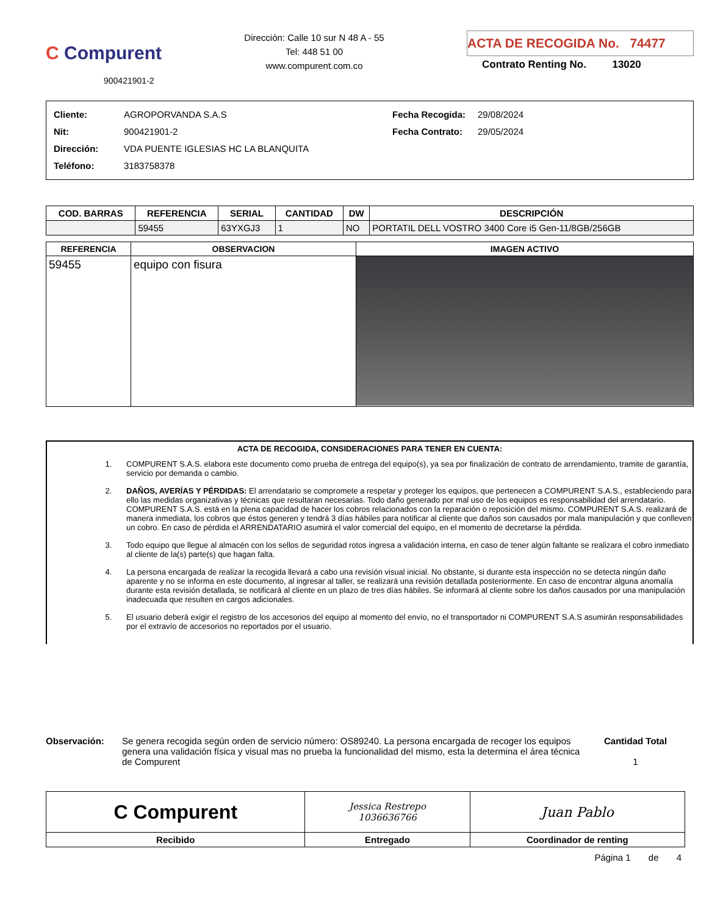C Compurent
900421901-2
Dirección: Calle 10 sur N 48 A - 55
Tel: 448 51 00
www.compurent.com.co
ACTA DE RECOGIDA No. 74477
Contrato Renting No. 13020
Cliente:
Nit:
Dirección:
Teléfono:
AGROPORVANDA S.A.S
900421901-2
VDA PUENTE IGLESIAS HC LA BLANQUITA
3183758378
Fecha Recogida:
Fecha Contrato:
29/08/2024
29/05/2024
| COD. BARRAS | REFERENCIA | SERIAL | CANTIDAD | DW | DESCRIPCIÓN |
| --- | --- | --- | --- | --- | --- |
| | 59455 | 63YXGJ3 | 1 | NO | PORTATIL DELL VOSTRO 3400 Core i5 Gen-11/8GB/256GB |
| REFERENCIA | OBSERVACION | IMAGEN ACTIVO |
| --- | --- | --- |
| 59455 | equipo con fisura | |
ACTA DE RECOGIDA, CONSIDERACIONES PARA TENER EN CUENTA:
1. COMPURENT S.A.S. elabora este documento como prueba de entrega del equipo(s), ya sea por finalización de contrato de arrendamiento, tramite de garantía, servicio por demanda o cambio.
2. DAÑOS, AVERÍAS Y PÉRDIDAS: El arrendatario se compromete a respetar y proteger los equipos, que pertenecen a COMPURENT S.A.S., estableciendo para ello las medidas organizativas y técnicas que resultaran necesarias. Todo daño generado por mal uso de los equipos es responsabilidad del arrendatario. COMPURENT S.A.S. está en la plena capacidad de hacer los cobros relacionados con la reparación o reposición del mismo. COMPURENT S.A.S. realizará de manera inmediata, los cobros que éstos generen y tendrá 3 días hábiles para notificar al cliente que daños son causados por mala manipulación y que conlleven un cobro. En caso de pérdida el ARRENDATARIO asumirá el valor comercial del equipo, en el momento de decretarse la pérdida.
3. Todo equipo que llegue al almacén con los sellos de seguridad rotos ingresa a validación interna, en caso de tener algún faltante se realizara el cobro inmediato al cliente de la(s) parte(s) que hagan falta.
4. La persona encargada de realizar la recogida llevará a cabo una revisión visual inicial. No obstante, si durante esta inspección no se detecta ningún daño aparente y no se informa en este documento, al ingresar al taller, se realizará una revisión detallada posteriormente. En caso de encontrar alguna anomalía durante esta revisión detallada, se notificará al cliente en un plazo de tres días hábiles. Se informará al cliente sobre los daños causados por una manipulación inadecuada que resulten en cargos adicionales.
5. El usuario deberá exigir el registro de los accesorios del equipo al momento del envío, no el transportador ni COMPURENT S.A.S asumirán responsabilidades por el extravío de accesorios no reportados por el usuario.
Observación: Se genera recogida según orden de servicio número: OS89240. La persona encargada de recoger los equipos genera una validación física y visual mas no prueba la funcionalidad del mismo, esta la determina el área técnica de Compurent
Cantidad Total
1
| C Compurent | Jessica Restrepo 1036636766 | Juan Pablo |
| Recibido | Entregado | Coordinador de renting |
Página 1 de 4